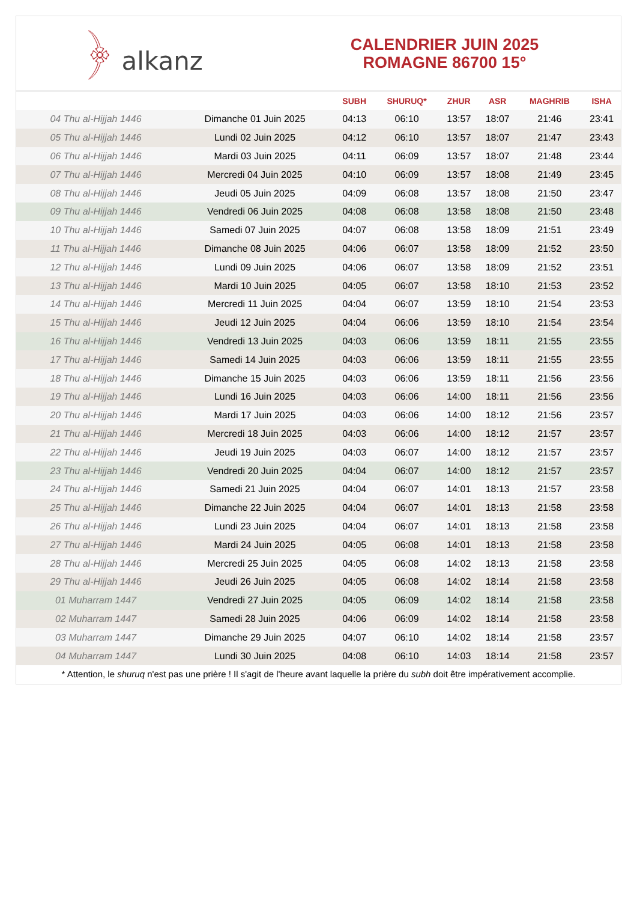﴿ alkanz
CALENDRIER JUIN 2025
ROMAGNE 86700 15°
| | | SUBH | SHURUQ* | ZHUR | ASR | MAGHRIB | ISHA |
| --- | --- | --- | --- | --- | --- | --- | --- |
| 04 Thu al-Hijjah 1446 | Dimanche 01 Juin 2025 | 04:13 | 06:10 | 13:57 | 18:07 | 21:46 | 23:41 |
| 05 Thu al-Hijjah 1446 | Lundi 02 Juin 2025 | 04:12 | 06:10 | 13:57 | 18:07 | 21:47 | 23:43 |
| 06 Thu al-Hijjah 1446 | Mardi 03 Juin 2025 | 04:11 | 06:09 | 13:57 | 18:07 | 21:48 | 23:44 |
| 07 Thu al-Hijjah 1446 | Mercredi 04 Juin 2025 | 04:10 | 06:09 | 13:57 | 18:08 | 21:49 | 23:45 |
| 08 Thu al-Hijjah 1446 | Jeudi 05 Juin 2025 | 04:09 | 06:08 | 13:57 | 18:08 | 21:50 | 23:47 |
| 09 Thu al-Hijjah 1446 | Vendredi 06 Juin 2025 | 04:08 | 06:08 | 13:58 | 18:08 | 21:50 | 23:48 |
| 10 Thu al-Hijjah 1446 | Samedi 07 Juin 2025 | 04:07 | 06:08 | 13:58 | 18:09 | 21:51 | 23:49 |
| 11 Thu al-Hijjah 1446 | Dimanche 08 Juin 2025 | 04:06 | 06:07 | 13:58 | 18:09 | 21:52 | 23:50 |
| 12 Thu al-Hijjah 1446 | Lundi 09 Juin 2025 | 04:06 | 06:07 | 13:58 | 18:09 | 21:52 | 23:51 |
| 13 Thu al-Hijjah 1446 | Mardi 10 Juin 2025 | 04:05 | 06:07 | 13:58 | 18:10 | 21:53 | 23:52 |
| 14 Thu al-Hijjah 1446 | Mercredi 11 Juin 2025 | 04:04 | 06:07 | 13:59 | 18:10 | 21:54 | 23:53 |
| 15 Thu al-Hijjah 1446 | Jeudi 12 Juin 2025 | 04:04 | 06:06 | 13:59 | 18:10 | 21:54 | 23:54 |
| 16 Thu al-Hijjah 1446 | Vendredi 13 Juin 2025 | 04:03 | 06:06 | 13:59 | 18:11 | 21:55 | 23:55 |
| 17 Thu al-Hijjah 1446 | Samedi 14 Juin 2025 | 04:03 | 06:06 | 13:59 | 18:11 | 21:55 | 23:55 |
| 18 Thu al-Hijjah 1446 | Dimanche 15 Juin 2025 | 04:03 | 06:06 | 13:59 | 18:11 | 21:56 | 23:56 |
| 19 Thu al-Hijjah 1446 | Lundi 16 Juin 2025 | 04:03 | 06:06 | 14:00 | 18:11 | 21:56 | 23:56 |
| 20 Thu al-Hijjah 1446 | Mardi 17 Juin 2025 | 04:03 | 06:06 | 14:00 | 18:12 | 21:56 | 23:57 |
| 21 Thu al-Hijjah 1446 | Mercredi 18 Juin 2025 | 04:03 | 06:06 | 14:00 | 18:12 | 21:57 | 23:57 |
| 22 Thu al-Hijjah 1446 | Jeudi 19 Juin 2025 | 04:03 | 06:07 | 14:00 | 18:12 | 21:57 | 23:57 |
| 23 Thu al-Hijjah 1446 | Vendredi 20 Juin 2025 | 04:04 | 06:07 | 14:00 | 18:12 | 21:57 | 23:57 |
| 24 Thu al-Hijjah 1446 | Samedi 21 Juin 2025 | 04:04 | 06:07 | 14:01 | 18:13 | 21:57 | 23:58 |
| 25 Thu al-Hijjah 1446 | Dimanche 22 Juin 2025 | 04:04 | 06:07 | 14:01 | 18:13 | 21:58 | 23:58 |
| 26 Thu al-Hijjah 1446 | Lundi 23 Juin 2025 | 04:04 | 06:07 | 14:01 | 18:13 | 21:58 | 23:58 |
| 27 Thu al-Hijjah 1446 | Mardi 24 Juin 2025 | 04:05 | 06:08 | 14:01 | 18:13 | 21:58 | 23:58 |
| 28 Thu al-Hijjah 1446 | Mercredi 25 Juin 2025 | 04:05 | 06:08 | 14:02 | 18:13 | 21:58 | 23:58 |
| 29 Thu al-Hijjah 1446 | Jeudi 26 Juin 2025 | 04:05 | 06:08 | 14:02 | 18:14 | 21:58 | 23:58 |
| 01 Muharram 1447 | Vendredi 27 Juin 2025 | 04:05 | 06:09 | 14:02 | 18:14 | 21:58 | 23:58 |
| 02 Muharram 1447 | Samedi 28 Juin 2025 | 04:06 | 06:09 | 14:02 | 18:14 | 21:58 | 23:58 |
| 03 Muharram 1447 | Dimanche 29 Juin 2025 | 04:07 | 06:10 | 14:02 | 18:14 | 21:58 | 23:57 |
| 04 Muharram 1447 | Lundi 30 Juin 2025 | 04:08 | 06:10 | 14:03 | 18:14 | 21:58 | 23:57 |
* Attention, le shuruq n'est pas une prière ! Il s'agit de l'heure avant laquelle la prière du subh doit être impérativement accomplie.